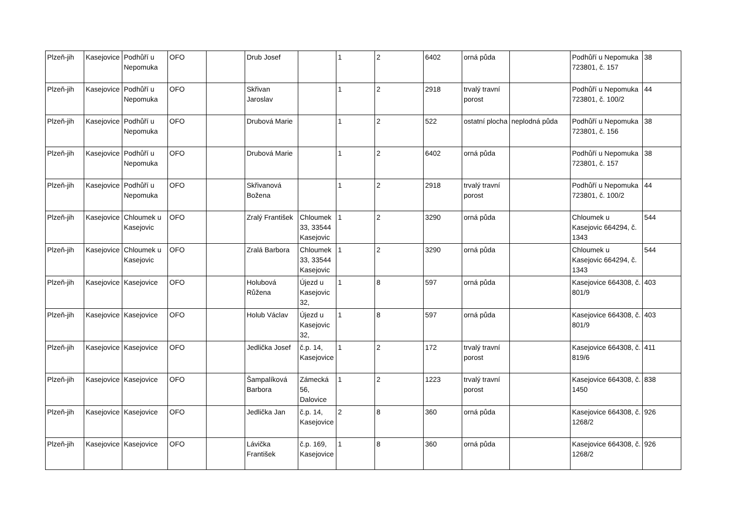| Plzeň-jih | Kasejovice | Podhůří u Nepomuka | OFO | | Drub Josef | | 1 | 2 | 6402 | orná půda | | Podhůří u Nepomuka 723801, č. 157 | 38 |
| Plzeň-jih | Kasejovice | Podhůří u Nepomuka | OFO | | Skřivan Jaroslav | | 1 | 2 | 2918 | trvalý travní porost | | Podhůří u Nepomuka 723801, č. 100/2 | 44 |
| Plzeň-jih | Kasejovice | Podhůří u Nepomuka | OFO | | Drubová Marie | | 1 | 2 | 522 | ostatní plocha | neplodná půda | Podhůří u Nepomuka 723801, č. 156 | 38 |
| Plzeň-jih | Kasejovice | Podhůří u Nepomuka | OFO | | Drubová Marie | | 1 | 2 | 6402 | orná půda | | Podhůří u Nepomuka 723801, č. 157 | 38 |
| Plzeň-jih | Kasejovice | Podhůří u Nepomuka | OFO | | Skřivanová Božena | | 1 | 2 | 2918 | trvalý travní porost | | Podhůří u Nepomuka 723801, č. 100/2 | 44 |
| Plzeň-jih | Kasejovice | Chloumek u Kasejovic | OFO | | Zralý František | Chloumek 33, 33544 Kasejovic | 1 | 2 | 3290 | orná půda | | Chloumek u Kasejovic 664294, č. 1343 | 544 |
| Plzeň-jih | Kasejovice | Chloumek u Kasejovic | OFO | | Zralá Barbora | Chloumek 33, 33544 Kasejovic | 1 | 2 | 3290 | orná půda | | Chloumek u Kasejovic 664294, č. 1343 | 544 |
| Plzeň-jih | Kasejovice | Kasejovice | OFO | | Holubová Růžena | Újezd u Kasejovic 32, | 1 | 8 | 597 | orná půda | | Kasejovice 664308, č. 801/9 | 403 |
| Plzeň-jih | Kasejovice | Kasejovice | OFO | | Holub Václav | Újezd u Kasejovic 32, | 1 | 8 | 597 | orná půda | | Kasejovice 664308, č. 801/9 | 403 |
| Plzeň-jih | Kasejovice | Kasejovice | OFO | | Jedlička Josef | č.p. 14, Kasejovice | 1 | 2 | 172 | trvalý travní porost | | Kasejovice 664308, č. 819/6 | 411 |
| Plzeň-jih | Kasejovice | Kasejovice | OFO | | Šampalíková Barbora | Zámecká 56, Dalovice | 1 | 2 | 1223 | trvalý travní porost | | Kasejovice 664308, č. 1450 | 838 |
| Plzeň-jih | Kasejovice | Kasejovice | OFO | | Jedlička Jan | č.p. 14, Kasejovice | 2 | 8 | 360 | orná půda | | Kasejovice 664308, č. 1268/2 | 926 |
| Plzeň-jih | Kasejovice | Kasejovice | OFO | | Lávička František | č.p. 169, Kasejovice | 1 | 8 | 360 | orná půda | | Kasejovice 664308, č. 1268/2 | 926 |